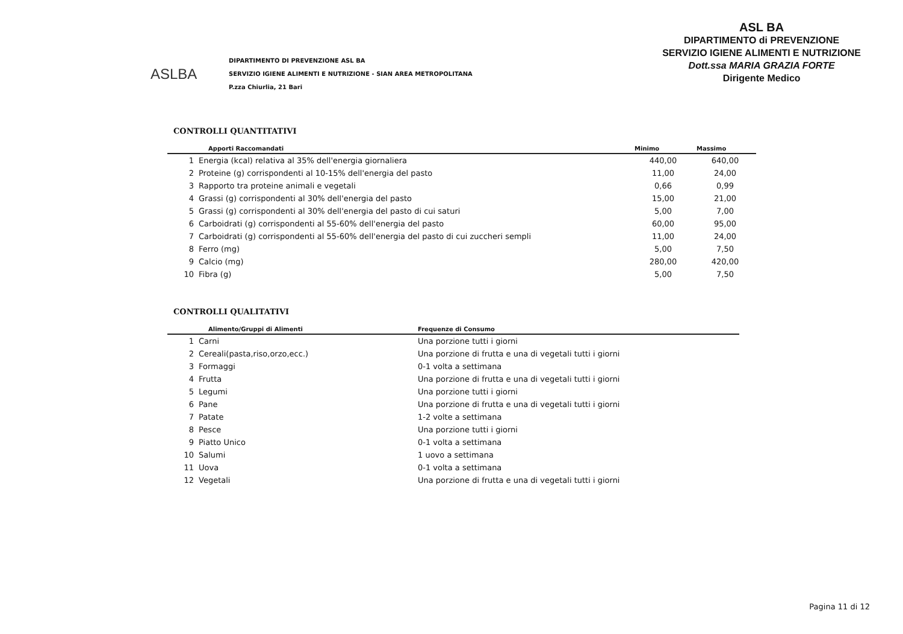ASLBA
DIPARTIMENTO DI PREVENZIONE ASL BA
SERVIZIO IGIENE ALIMENTI E NUTRIZIONE - SIAN AREA METROPOLITANA
P.zza Chiurlia, 21 Bari
ASL BA
DIPARTIMENTO di PREVENZIONE
SERVIZIO IGIENE ALIMENTI E NUTRIZIONE
Dott.ssa MARIA GRAZIA FORTE
Dirigente Medico
CONTROLLI QUANTITATIVI
| | Apporti Raccomandati | Minimo | Massimo |
| --- | --- | --- | --- |
| 1 | Energia (kcal) relativa al 35% dell'energia giornaliera | 440,00 | 640,00 |
| 2 | Proteine (g) corrispondenti al 10-15% dell'energia del pasto | 11,00 | 24,00 |
| 3 | Rapporto tra proteine animali e vegetali | 0,66 | 0,99 |
| 4 | Grassi (g) corrispondenti al 30% dell'energia del pasto | 15,00 | 21,00 |
| 5 | Grassi (g) corrispondenti al 30% dell'energia del pasto di cui saturi | 5,00 | 7,00 |
| 6 | Carboidrati (g) corrispondenti al 55-60% dell'energia del pasto | 60,00 | 95,00 |
| 7 | Carboidrati (g) corrispondenti al 55-60% dell'energia del pasto di cui zuccheri sempli | 11,00 | 24,00 |
| 8 | Ferro (mg) | 5,00 | 7,50 |
| 9 | Calcio (mg) | 280,00 | 420,00 |
| 10 | Fibra (g) | 5,00 | 7,50 |
CONTROLLI QUALITATIVI
| | Alimento/Gruppi di Alimenti | Frequenze di Consumo |
| --- | --- | --- |
| 1 | Carni | Una porzione tutti i giorni |
| 2 | Cereali(pasta,riso,orzo,ecc.) | Una porzione di frutta e una di vegetali tutti i giorni |
| 3 | Formaggi | 0-1 volta a settimana |
| 4 | Frutta | Una porzione di frutta e una di vegetali tutti i giorni |
| 5 | Legumi | Una porzione tutti i giorni |
| 6 | Pane | Una porzione di frutta e una di vegetali tutti i giorni |
| 7 | Patate | 1-2 volte a settimana |
| 8 | Pesce | Una porzione tutti i giorni |
| 9 | Piatto Unico | 0-1 volta a settimana |
| 10 | Salumi | 1 uovo a settimana |
| 11 | Uova | 0-1 volta a settimana |
| 12 | Vegetali | Una porzione di frutta e una di vegetali tutti i giorni |
Pagina 11 di 12